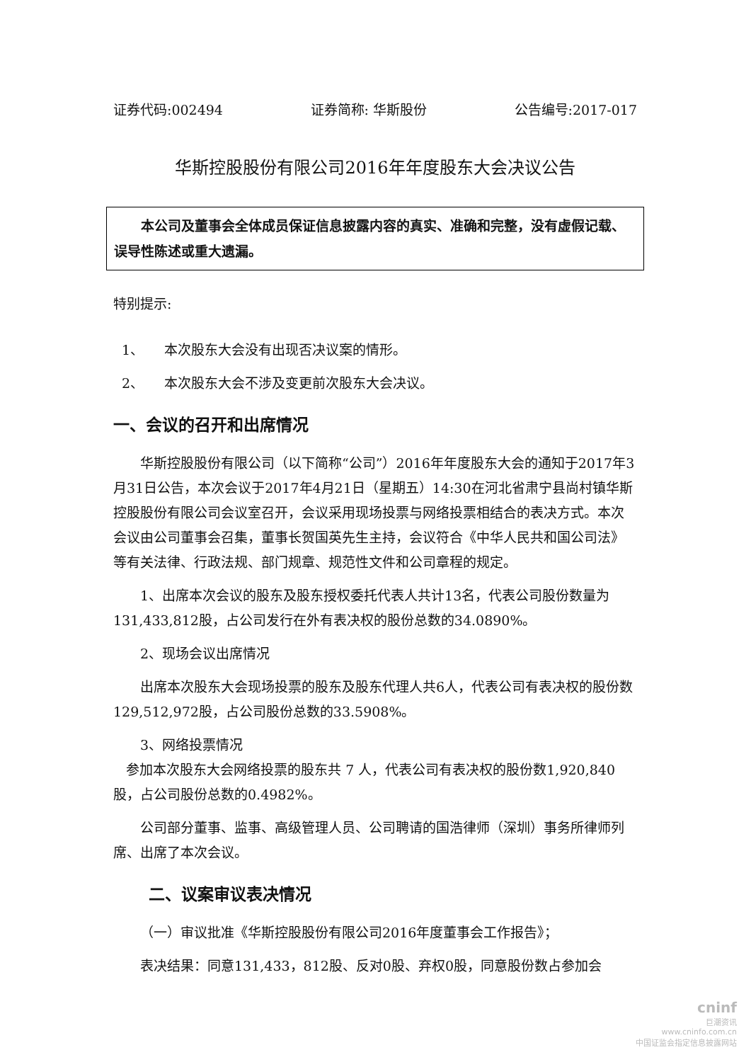证券代码:002494 证券简称: 华斯股份 公告编号:2017-017
华斯控股股份有限公司2016年年度股东大会决议公告
　　本公司及董事会全体成员保证信息披露内容的真实、准确和完整，没有虚假记载、误导性陈述或重大遗漏。
特别提示:
1、　　本次股东大会没有出现否决议案的情形。
2、　　本次股东大会不涉及变更前次股东大会决议。
一、会议的召开和出席情况
华斯控股股份有限公司（以下简称“公司”）2016年年度股东大会的通知于2017年3月31日公告，本次会议于2017年4月21日（星期五）14:30在河北省肃宁县尚村镇华斯控股股份有限公司会议室召开，会议采用现场投票与网络投票相结合的表决方式。本次会议由公司董事会召集，董事长贺国英先生主持，会议符合《中华人民共和国公司法》等有关法律、行政法规、部门规章、规范性文件和公司章程的规定。
1、出席本次会议的股东及股东授权委托代表人共计13名，代表公司股份数量为131,433,812股，占公司发行在外有表决权的股份总数的34.0890%。
2、现场会议出席情况
出席本次股东大会现场投票的股东及股东代理人共6人，代表公司有表决权的股份数129,512,972股，占公司股份总数的33.5908%。
3、网络投票情况
参加本次股东大会网络投票的股东共 7 人，代表公司有表决权的股份数1,920,840股，占公司股份总数的0.4982%。
公司部分董事、监事、高级管理人员、公司聘请的国浩律师（深圳）事务所律师列席、出席了本次会议。
二、议案审议表决情况
（一）审议批准《华斯控股股份有限公司2016年度董事会工作报告》；
表决结果：同意131,433，812股、反对0股、弃权0股，同意股份数占参加会
cninf
巨潮资讯
www.cninfo.com.cn
中国证监会指定信息披露网站